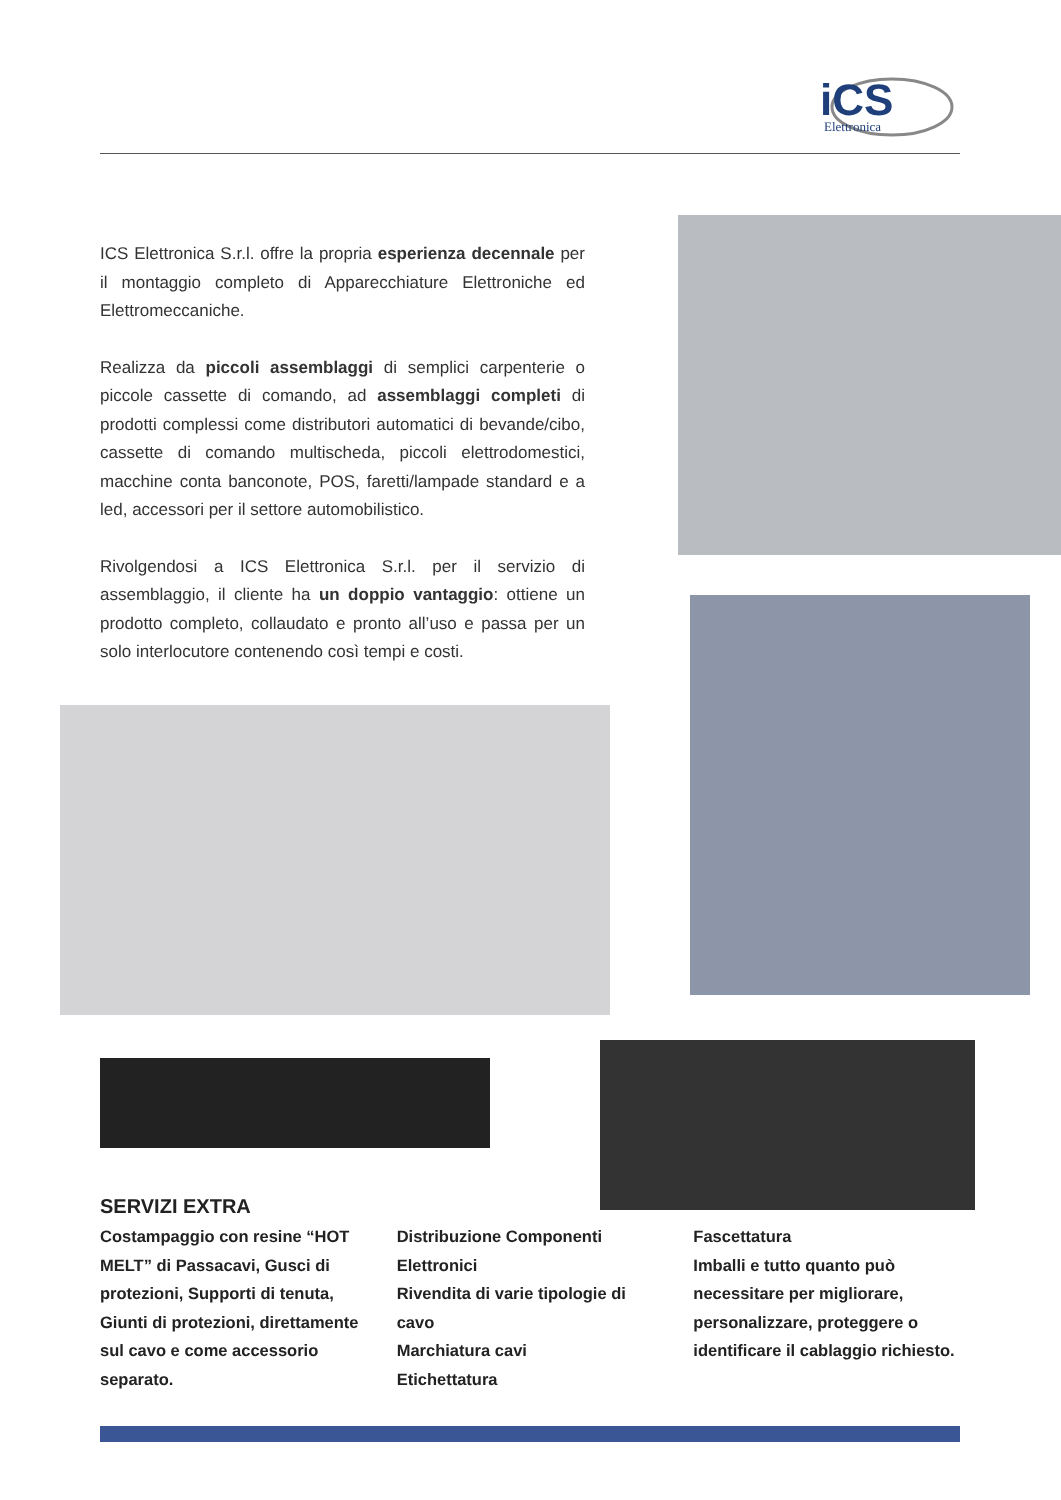iCS
Elettronica
ICS Elettronica S.r.l. offre la propria esperienza decennale per il montaggio completo di Apparecchiature Elettroniche ed Elettromeccaniche.
Realizza da piccoli assemblaggi di semplici carpenterie o piccole cassette di comando, ad assemblaggi completi di prodotti complessi come distributori automatici di bevande/cibo, cassette di comando multischeda, piccoli elettrodomestici, macchine conta banconote, POS, faretti/lampade standard e a led, accessori per il settore automobilistico.
Rivolgendosi a ICS Elettronica S.r.l. per il servizio di assemblaggio, il cliente ha un doppio vantaggio: ottiene un prodotto completo, collaudato e pronto all’uso e passa per un solo interlocutore contenendo così tempi e costi.
SERVIZI EXTRA
Costampaggio con resine “HOT MELT” di Passacavi, Gusci di protezioni, Supporti di tenuta, Giunti di protezioni, direttamente sul cavo e come accessorio separato.
Distribuzione Componenti Elettronici
Rivendita di varie tipologie di cavo
Marchiatura cavi
Etichettatura
Fascettatura
Imballi e tutto quanto può necessitare per migliorare, personalizzare, proteggere o identificare il cablaggio richiesto.